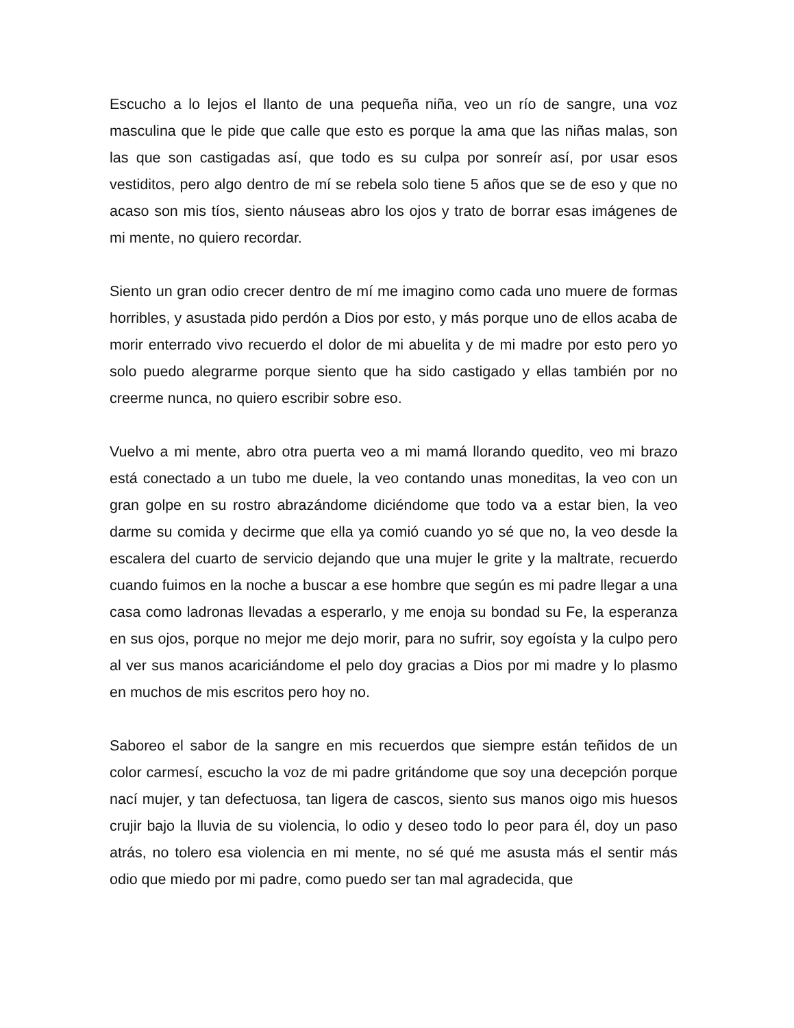Escucho a lo lejos el llanto de una pequeña niña, veo un río de sangre, una voz masculina que le pide que calle que esto es porque la ama que las niñas malas, son las que son castigadas así, que todo es su culpa por sonreír así, por usar esos vestiditos, pero algo dentro de mí se rebela solo tiene 5 años que se de eso y que no acaso son mis tíos, siento náuseas abro los ojos y trato de borrar esas imágenes de mi mente, no quiero recordar.
Siento un gran odio crecer dentro de mí me imagino como cada uno muere de formas horribles, y asustada pido perdón a Dios por esto, y más porque uno de ellos acaba de morir enterrado vivo recuerdo el dolor de mi abuelita y de mi madre por esto pero yo solo puedo alegrarme porque siento que ha sido castigado y ellas también por no creerme nunca, no quiero escribir sobre eso.
Vuelvo a mi mente, abro otra puerta veo a mi mamá llorando quedito, veo mi brazo está conectado a un tubo me duele, la veo contando unas moneditas, la veo con un gran golpe en su rostro abrazándome diciéndome que todo va a estar bien, la veo darme su comida y decirme que ella ya comió cuando yo sé que no, la veo desde la escalera del cuarto de servicio dejando que una mujer le grite y la maltrate, recuerdo cuando fuimos en la noche a buscar a ese hombre que según es mi padre llegar a una casa como ladronas llevadas a esperarlo, y me enoja su bondad su Fe, la esperanza en sus ojos, porque no mejor me dejo morir, para no sufrir, soy egoísta y la culpo pero al ver sus manos acariciándome el pelo doy gracias a Dios por mi madre y lo plasmo en muchos de mis escritos pero hoy no.
Saboreo el sabor de la sangre en mis recuerdos que siempre están teñidos de un color carmesí, escucho la voz de mi padre gritándome que soy una decepción porque nací mujer, y tan defectuosa, tan ligera de cascos, siento sus manos oigo mis huesos crujir bajo la lluvia de su violencia, lo odio y deseo todo lo peor para él, doy un paso atrás, no tolero esa violencia en mi mente, no sé qué me asusta más el sentir más odio que miedo por mi padre, como puedo ser tan mal agradecida, que